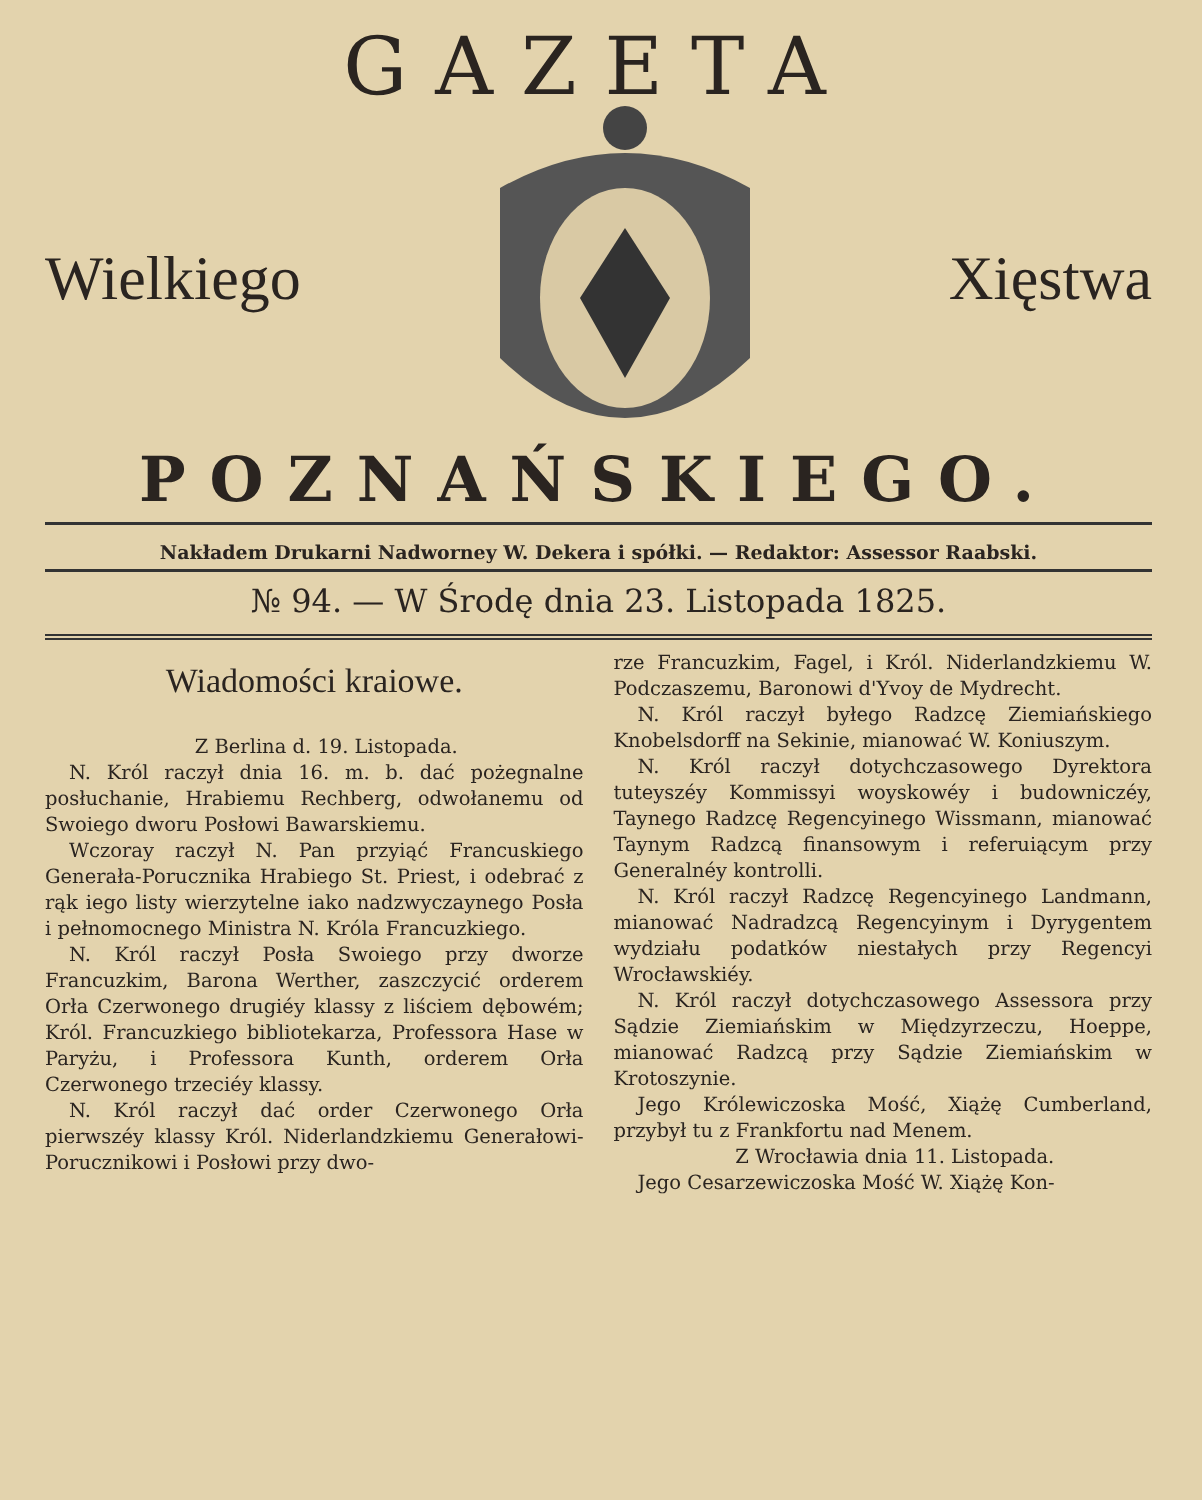GAZETA
Wielkiego Xięstwa
POZNAŃSKIEGO.
Nakładem Drukarni Nadworney W. Dekera i spółki. — Redaktor: Assessor Raabski.
№ 94. — W Środę dnia 23. Listopada 1825.
Wiadomości kraiowe.
Z Berlina d. 19. Listopada.
N. Król raczył dnia 16. m. b. dać pożegnalne posłuchanie, Hrabiemu Rechberg, odwołanemu od Swoiego dworu Posłowi Bawarskiemu.
Wczoray raczył N. Pan przyiąć Francuskiego Generała-Porucznika Hrabiego St. Priest, i odebrać z rąk iego listy wierzytelne iako nadzwyczaynego Posła i pełnomocnego Ministra N. Króla Francuzkiego.
N. Król raczył Posła Swoiego przy dworze Francuzkim, Barona Werther, zaszczycić orderem Orła Czerwonego drugiéy klassy z liściem dębowém; Król. Francuzkiego bibliotekarza, Professora Hase w Paryżu, i Professora Kunth, orderem Orła Czerwonego trzeciéy klassy.
N. Król raczył dać order Czerwonego Orła pierwszéy klassy Król. Niderlandzkiemu Generałowi-Porucznikowi i Posłowi przy dwo-
rze Francuzkim, Fagel, i Król. Niderlandzkiemu W. Podczaszemu, Baronowi d'Yvoy de Mydrecht.
N. Król raczył byłego Radzcę Ziemiańskiego Knobelsdorff na Sekinie, mianować W. Koniuszym.
N. Król raczył dotychczasowego Dyrektora tuteyszéy Kommissyi woyskowéy i budowniczéy, Taynego Radzcę Regencyinego Wissmann, mianować Taynym Radzcą finansowym i referuiącym przy Generalnéy kontrolli.
N. Król raczył Radzcę Regencyinego Landmann, mianować Nadradzcą Regencyinym i Dyrygentem wydziału podatków niestałych przy Regencyi Wrocławskiéy.
N. Król raczył dotychczasowego Assessora przy Sądzie Ziemiańskim w Międzyrzeczu, Hoeppe, mianować Radzcą przy Sądzie Ziemiańskim w Krotoszynie.
Jego Królewiczoska Mość, Xiążę Cumberland, przybył tu z Frankfortu nad Menem.
Z Wrocławia dnia 11. Listopada.
Jego Cesarzewiczoska Mość W. Xiążę Kon-